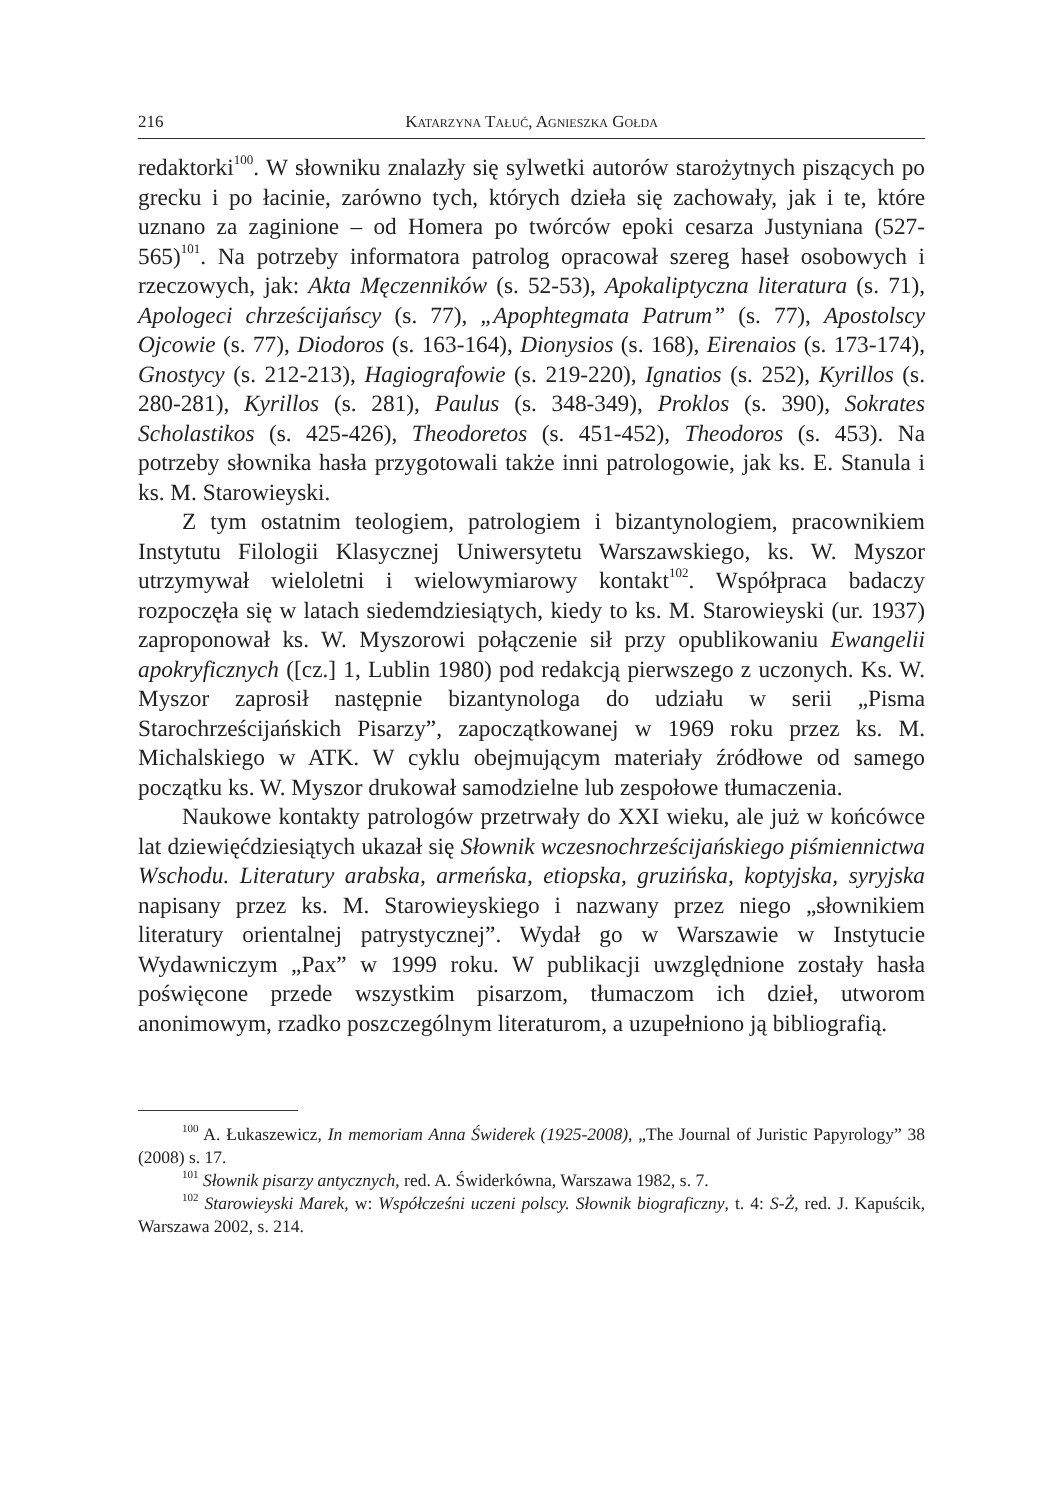216 Katarzyna Tałuć, Agnieszka Gołda
redaktorki<sup>100</sup>. W słowniku znalazły się sylwetki autorów starożytnych piszących po grecku i po łacinie, zarówno tych, których dzieła się zachowały, jak i te, które uznano za zaginione – od Homera po twórców epoki cesarza Justyniana (527-565)<sup>101</sup>. Na potrzeby informatora patrolog opracował szereg haseł osobowych i rzeczowych, jak: Akta Męczenników (s. 52-53), Apokaliptyczna literatura (s. 71), Apologeci chrześcijańscy (s. 77), „Apophtegmata Patrum” (s. 77), Apostolscy Ojcowie (s. 77), Diodoros (s. 163-164), Dionysios (s. 168), Eirenaios (s. 173-174), Gnostycy (s. 212-213), Hagiografowie (s. 219-220), Ignatios (s. 252), Kyrillos (s. 280-281), Kyrillos (s. 281), Paulus (s. 348-349), Proklos (s. 390), Sokrates Scholastikos (s. 425-426), Theodoretos (s. 451-452), Theodoros (s. 453). Na potrzeby słownika hasła przygotowali także inni patrologowie, jak ks. E. Stanula i ks. M. Starowieyski.
Z tym ostatnim teologiem, patrologiem i bizantynologiem, pracownikiem Instytutu Filologii Klasycznej Uniwersytetu Warszawskiego, ks. W. Myszor utrzymywał wieloletni i wielowymiarowy kontakt<sup>102</sup>. Współpraca badaczy rozpoczęła się w latach siedemdziesiątych, kiedy to ks. M. Starowieyski (ur. 1937) zaproponował ks. W. Myszorowi połączenie sił przy opublikowaniu Ewangelii apokryficznych ([cz.] 1, Lublin 1980) pod redakcją pierwszego z uczonych. Ks. W. Myszor zaprosił następnie bizantynologa do udziału w serii „Pisma Starochrześcijańskich Pisarzy”, zapoczątkowanej w 1969 roku przez ks. M. Michalskiego w ATK. W cyklu obejmującym materiały źródłowe od samego początku ks. W. Myszor drukował samodzielne lub zespołowe tłumaczenia.
Naukowe kontakty patrologów przetrwały do XXI wieku, ale już w końcówce lat dziewięćdziesiątych ukazał się Słownik wczesnochrześcijańskiego piśmiennictwa Wschodu. Literatury arabska, armeńska, etiopska, gruzińska, koptyjska, syryjska napisany przez ks. M. Starowieyskiego i nazwany przez niego „słownikiem literatury orientalnej patrystycznej”. Wydał go w Warszawie w Instytucie Wydawniczym „Pax” w 1999 roku. W publikacji uwzględnione zostały hasła poświęcone przede wszystkim pisarzom, tłumaczom ich dzieł, utworom anonimowym, rzadko poszczególnym literaturom, a uzupełniono ją bibliografią.
<sup>100</sup> A. Łukaszewicz, In memoriam Anna Świderek (1925-2008), „The Journal of Juristic Papyrology” 38 (2008) s. 17.
<sup>101</sup> Słownik pisarzy antycznych, red. A. Świderkówna, Warszawa 1982, s. 7.
<sup>102</sup> Starowieyski Marek, w: Współcześni uczeni polscy. Słownik biograficzny, t. 4: S-Ż, red. J. Kapuścik, Warszawa 2002, s. 214.